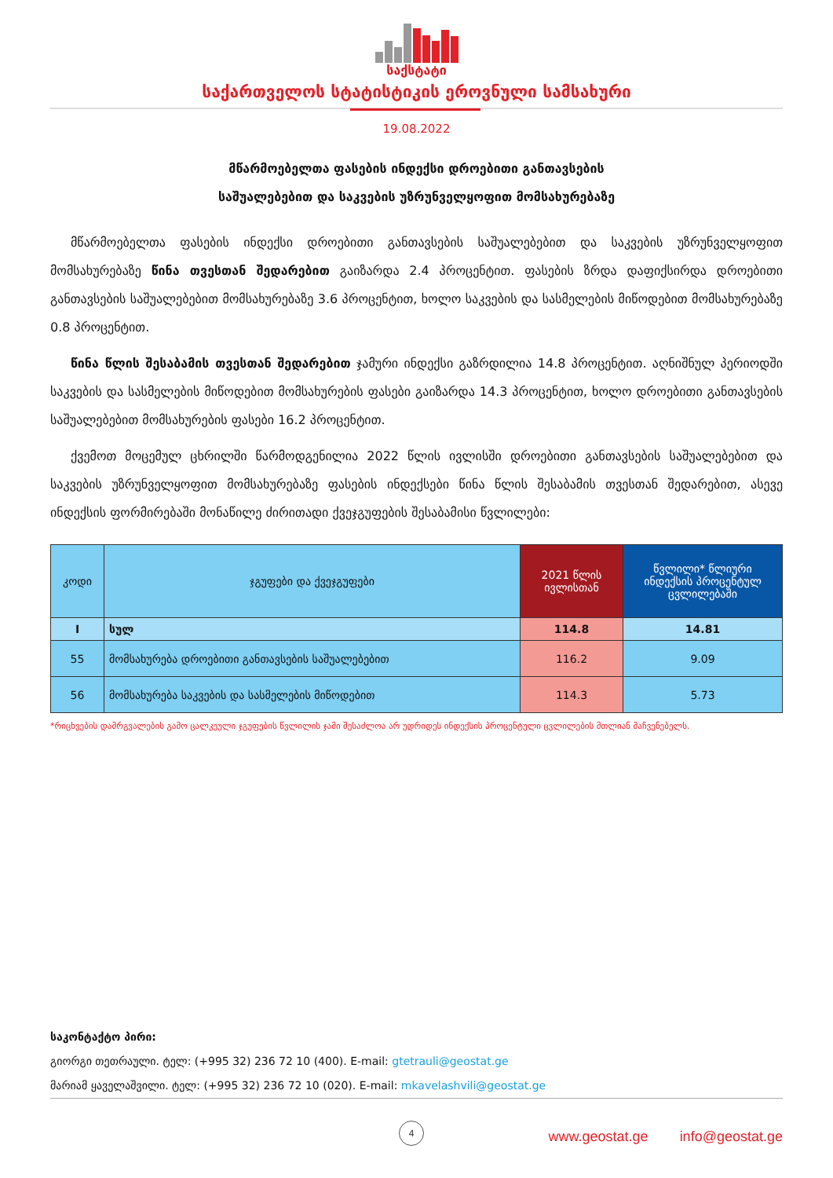საქსტატი
საქართველოს სტატისტიკის ეროვნული სამსახური
19.08.2022
მწარმოებელთა ფასების ინდექსი დროებითი განთავსების
საშუალებებით და საკვების უზრუნველყოფით მომსახურებაზე
მწარმოებელთა ფასების ინდექსი დროებითი განთავსების საშუალებებით და საკვების უზრუნველყოფით მომსახურებაზე წინა თვესთან შედარებით გაიზარდა 2.4 პროცენტით. ფასების ზრდა დაფიქსირდა დროებითი განთავსების საშუალებებით მომსახურებაზე 3.6 პროცენტით, ხოლო საკვების და სასმელების მიწოდებით მომსახურებაზე 0.8 პროცენტით.
წინა წლის შესაბამის თვესთან შედარებით ჯამური ინდექსი გაზრდილია 14.8 პროცენტით. აღნიშნულ პერიოდში საკვების და სასმელების მიწოდებით მომსახურების ფასები გაიზარდა 14.3 პროცენტით, ხოლო დროებითი განთავსების საშუალებებით მომსახურების ფასები 16.2 პროცენტით.
ქვემოთ მოცემულ ცხრილში წარმოდგენილია 2022 წლის ივლისში დროებითი განთავსების საშუალებებით და საკვების უზრუნველყოფით მომსახურებაზე ფასების ინდექსები წინა წლის შესაბამის თვესთან შედარებით, ასევე ინდექსის ფორმირებაში მონაწილე ძირითადი ქვეჯგუფების შესაბამისი წვლილები:
| კოდი | ჯგუფები და ქვეჯგუფები | 2021 წლის ივლისთან | წვლილი* წლიური ინდექსის პროცენტულ ცვლილებაში |
| --- | --- | --- | --- |
| I | სულ | 114.8 | 14.81 |
| 55 | მომსახურება დროებითი განთავსების საშუალებებით | 116.2 | 9.09 |
| 56 | მომსახურება საკვების და სასმელების მიწოდებით | 114.3 | 5.73 |
*რიცხვების დამრგვალების გამო ცალკეული ჯგუფების წვლილის ჯამი შესაძლოა არ უდრიდეს ინდექსის პროცენტული ცვლილების მთლიან მაჩვენებელს.
საკონტაქტო პირი:
გიორგი თეთრაული. ტელ: (+995 32) 236 72 10 (400). E-mail: gtetrauli@geostat.ge
მარიამ ყაველაშვილი. ტელ: (+995 32) 236 72 10 (020). E-mail: mkavelashvili@geostat.ge
4
www.geostat.ge info@geostat.ge